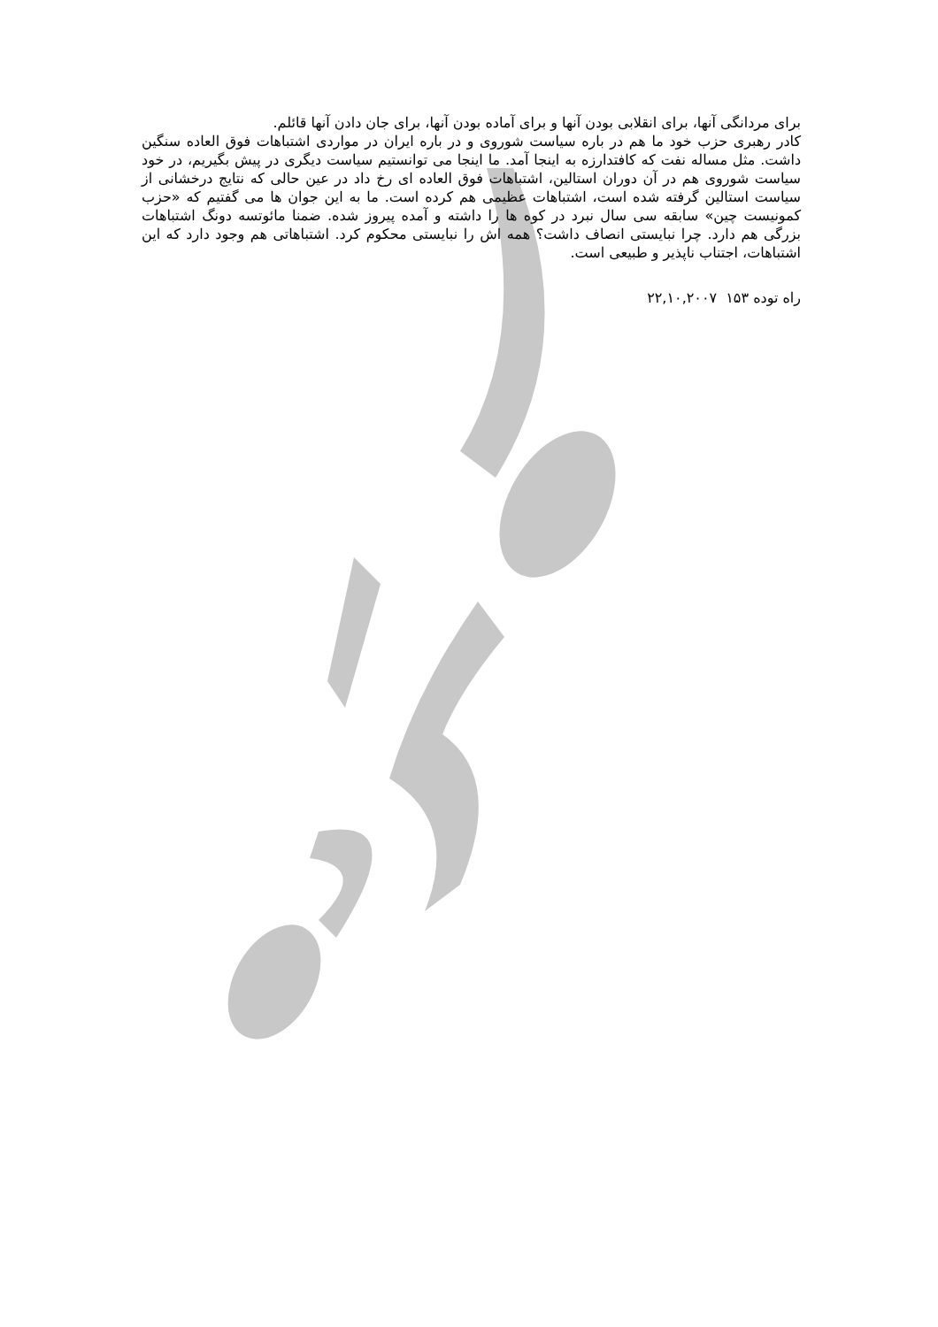برای مردانگی آنها، برای انقلابی بودن آنها و برای آماده بودن آنها، برای جان دادن آنها قائلم.
کادر رهبری حزب خود ما هم در باره سیاست شوروی و در باره ایران در مواردی اشتباهات فوق العاده سنگین داشت. مثل مساله نفت که کافتدارزه به اینجا آمد. ما اینجا می توانستیم سیاست دیگری در پیش بگیریم، در خود سیاست شوروی هم در آن دوران استالین، اشتباهات فوق العاده ای رخ داد در عین حالی که نتایج درخشانی از سیاست استالین گرفته شده است، اشتباهات عظیمی هم کرده است. ما به این جوان ها می گفتیم که «حزب کمونیست چین» سابقه سی سال نبرد در کوه ها را داشته و آمده پیروز شده. ضمنا مائوتسه دونگ اشتباهات بزرگی هم دارد. چرا نبایستی انصاف داشت؟ همه اش را نبایستی محکوم کرد. اشتباهاتی هم وجود دارد که این اشتباهات، اجتناب ناپذیر و طبیعی است.
راه توده ۱۵۳ ۲۲,۱۰,۲۰۰۷